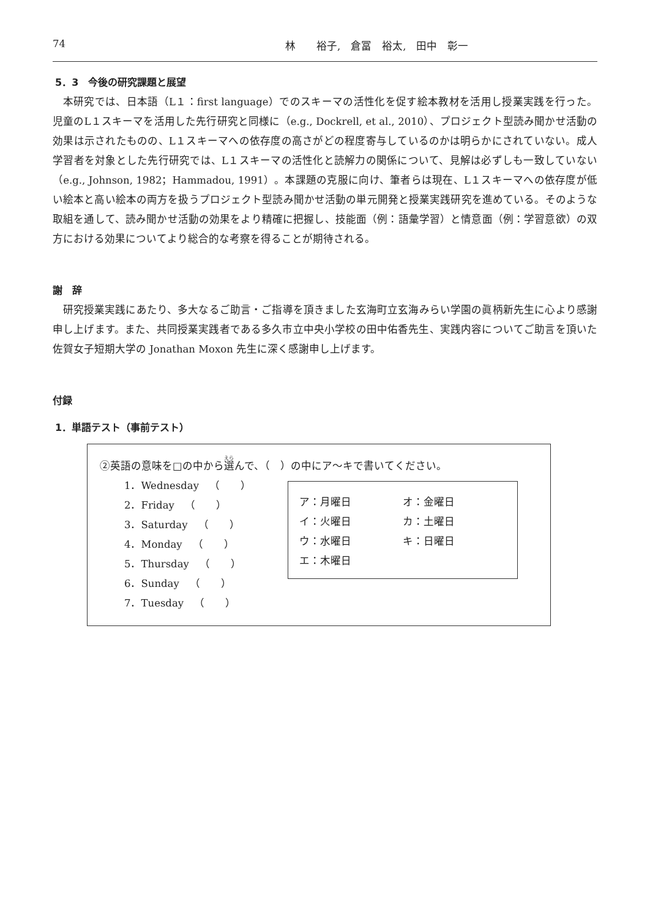74 林　　裕子,　倉冨　裕太,　田中　彰一
5．3　今後の研究課題と展望
本研究では、日本語（L１：first language）でのスキーマの活性化を促す絵本教材を活用し授業実践を行った。児童のL１スキーマを活用した先行研究と同様に（e.g., Dockrell, et al., 2010）、プロジェクト型読み聞かせ活動の効果は示されたものの、L１スキーマへの依存度の高さがどの程度寄与しているのかは明らかにされていない。成人学習者を対象とした先行研究では、L１スキーマの活性化と読解力の関係について、見解は必ずしも一致していない（e.g., Johnson, 1982；Hammadou, 1991）。本課題の克服に向け、筆者らは現在、L１スキーマへの依存度が低い絵本と高い絵本の両方を扱うプロジェクト型読み聞かせ活動の単元開発と授業実践研究を進めている。そのような取組を通して、読み聞かせ活動の効果をより精確に把握し、技能面（例：語彙学習）と情意面（例：学習意欲）の双方における効果についてより総合的な考察を得ることが期待される。
謝　辞
研究授業実践にあたり、多大なるご助言・ご指導を頂きました玄海町立玄海みらい学園の眞柄新先生に心より感謝申し上げます。また、共同授業実践者である多久市立中央小学校の田中佑香先生、実践内容についてご助言を頂いた佐賀女子短期大学の Jonathan Moxon 先生に深く感謝申し上げます。
付録
1．単語テスト（事前テスト）
②英語の意味を□の中から選んで、（　）の中にア～キで書いてください。
1．Wednesday　（　　）
2．Friday　（　　）
3．Saturday　（　　）
4．Monday　（　　）
5．Thursday　（　　）
6．Sunday　（　　）
7．Tuesday　（　　）
| ア：月曜日 | オ：金曜日 |
| イ：火曜日 | カ：土曜日 |
| ウ：水曜日 | キ：日曜日 |
| エ：木曜日 | |